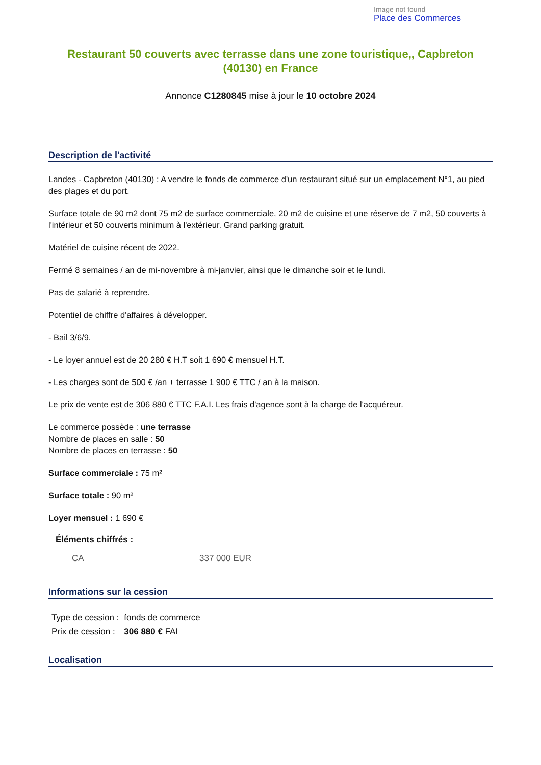Image not found
Place des Commerces
Restaurant 50 couverts avec terrasse dans une zone touristique,, Capbreton (40130) en France
Annonce C1280845 mise à jour le 10 octobre 2024
Description de l'activité
Landes - Capbreton (40130) : A vendre le fonds de commerce d'un restaurant situé sur un emplacement N°1, au pied des plages et du port.
Surface totale de 90 m2 dont 75 m2 de surface commerciale, 20 m2 de cuisine et une réserve de 7 m2, 50 couverts à l'intérieur et 50 couverts minimum à l'extérieur. Grand parking gratuit.
Matériel de cuisine récent de 2022.
Fermé 8 semaines / an de mi-novembre à mi-janvier, ainsi que le dimanche soir et le lundi.
Pas de salarié à reprendre.
Potentiel de chiffre d'affaires à développer.
- Bail 3/6/9.
- Le loyer annuel est de 20 280 € H.T soit 1 690 € mensuel H.T.
- Les charges sont de 500 € /an + terrasse 1 900 € TTC / an à la maison.
Le prix de vente est de 306 880 € TTC F.A.I. Les frais d'agence sont à la charge de l'acquéreur.
Le commerce possède : une terrasse
Nombre de places en salle : 50
Nombre de places en terrasse : 50
Surface commerciale : 75 m²
Surface totale : 90 m²
Loyer mensuel : 1 690 €
Éléments chiffrés :
| CA | 337 000 EUR |
Informations sur la cession
| Type de cession : | fonds de commerce |
| Prix de cession : | 306 880 € FAI |
Localisation